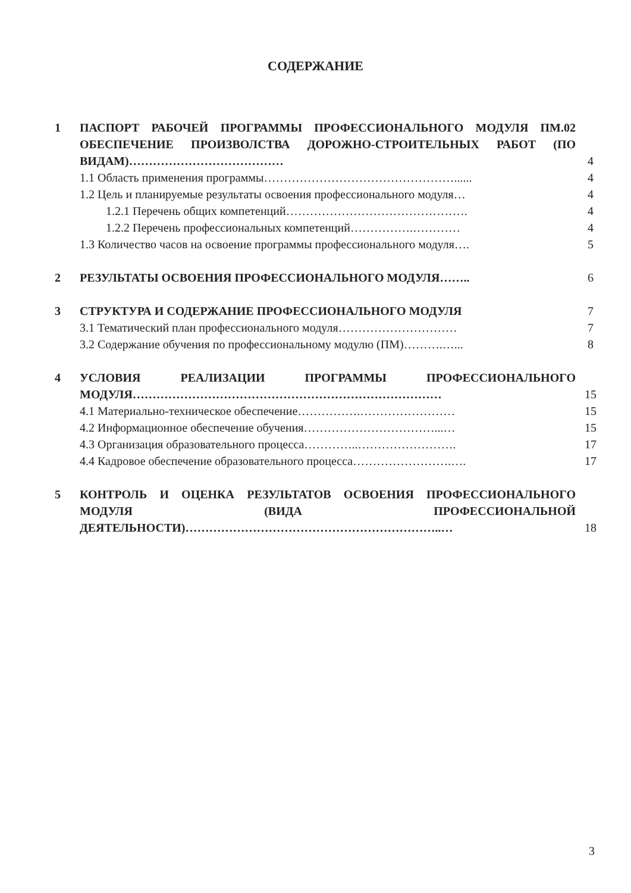СОДЕРЖАНИЕ
| 1 | ПАСПОРТ РАБОЧЕЙ ПРОГРАММЫ ПРОФЕССИОНАЛЬНОГО МОДУЛЯ ПМ.02 ОБЕСПЕЧЕНИЕ ПРОИЗВОЛСТВА ДОРОЖНО-СТРОИТЕЛЬНЫХ РАБОТ (ПО ВИДАМ)………………………………… | 4 |
| | 1.1 Область применения программы…………………………………………...... | 4 |
| | 1.2 Цель и планируемые результаты освоения профессионального модуля… | 4 |
| | 1.2.1 Перечень общих компетенций………………………………………. | 4 |
| | 1.2.2 Перечень профессиональных компетенций…………….………… | 4 |
| | 1.3 Количество часов на освоение программы профессионального модуля…. | 5 |
| 2 | РЕЗУЛЬТАТЫ ОСВОЕНИЯ ПРОФЕССИОНАЛЬНОГО МОДУЛЯ…….. | 6 |
| 3 | СТРУКТУРА И СОДЕРЖАНИЕ ПРОФЕССИОНАЛЬНОГО МОДУЛЯ | 7 |
| | 3.1 Тематический план профессионального модуля………………………… | 7 |
| | 3.2 Содержание обучения по профессиональному модулю (ПМ)……….…... | 8 |
| 4 | УСЛОВИЯ РЕАЛИЗАЦИИ ПРОГРАММЫ ПРОФЕССИОНАЛЬНОГО МОДУЛЯ…………………………………………………………………… | 15 |
| | 4.1 Материально-техническое обеспечение…………….…………………… | 15 |
| | 4.2 Информационное обеспечение обучения……………………………...… | 15 |
| | 4.3 Организация образовательного процесса…………..……………………. | 17 |
| | 4.4 Кадровое обеспечение образовательного процесса…………………….…. | 17 |
| 5 | КОНТРОЛЬ И ОЦЕНКА РЕЗУЛЬТАТОВ ОСВОЕНИЯ ПРОФЕССИОНАЛЬНОГО МОДУЛЯ (ВИДА ПРОФЕССИОНАЛЬНОЙ ДЕЯТЕЛЬНОСТИ)………………………………………………………..… | 18 |
3